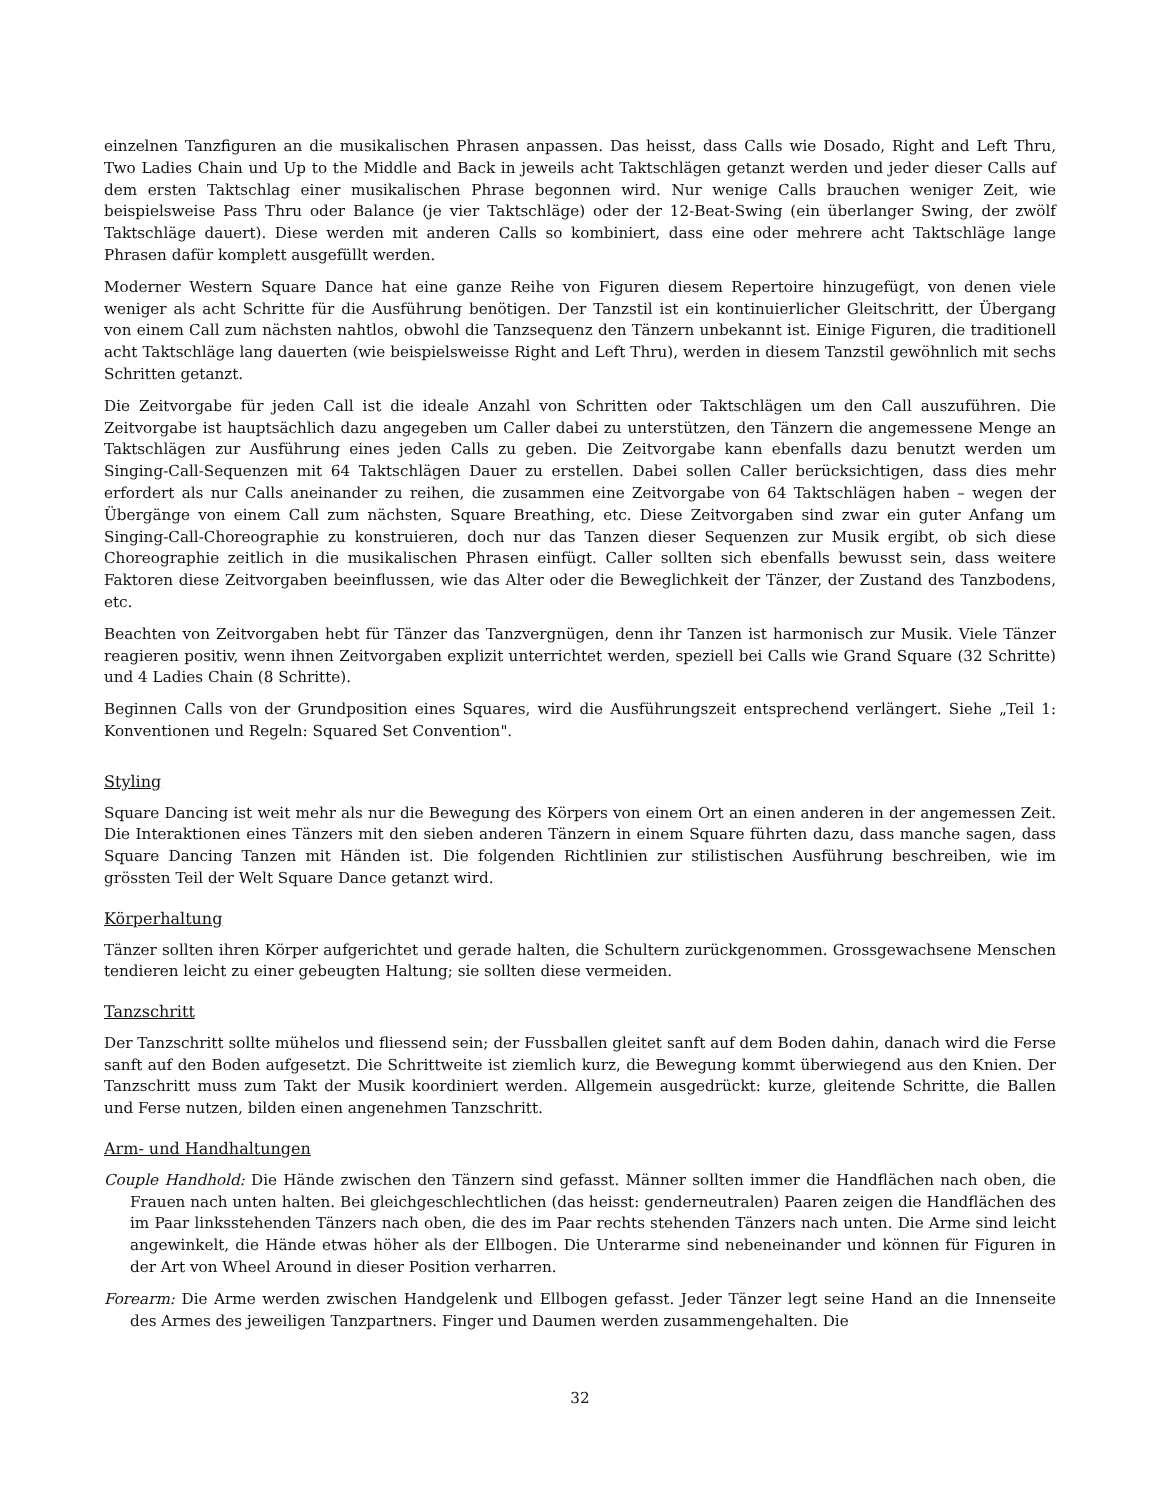einzelnen Tanzfiguren an die musikalischen Phrasen anpassen. Das heisst, dass Calls wie Dosado, Right and Left Thru, Two Ladies Chain und Up to the Middle and Back in jeweils acht Taktschlägen getanzt werden und jeder dieser Calls auf dem ersten Taktschlag einer musikalischen Phrase begonnen wird. Nur wenige Calls brauchen weniger Zeit, wie beispielsweise Pass Thru oder Balance (je vier Taktschläge) oder der 12-Beat-Swing (ein überlanger Swing, der zwölf Taktschläge dauert). Diese werden mit anderen Calls so kombiniert, dass eine oder mehrere acht Taktschläge lange Phrasen dafür komplett ausgefüllt werden.
Moderner Western Square Dance hat eine ganze Reihe von Figuren diesem Repertoire hinzugefügt, von denen viele weniger als acht Schritte für die Ausführung benötigen. Der Tanzstil ist ein kontinuierlicher Gleitschritt, der Übergang von einem Call zum nächsten nahtlos, obwohl die Tanzsequenz den Tänzern unbekannt ist. Einige Figuren, die traditionell acht Taktschläge lang dauerten (wie beispielsweisse Right and Left Thru), werden in diesem Tanzstil gewöhnlich mit sechs Schritten getanzt.
Die Zeitvorgabe für jeden Call ist die ideale Anzahl von Schritten oder Taktschlägen um den Call auszuführen. Die Zeitvorgabe ist hauptsächlich dazu angegeben um Caller dabei zu unterstützen, den Tänzern die angemessene Menge an Taktschlägen zur Ausführung eines jeden Calls zu geben. Die Zeitvorgabe kann ebenfalls dazu benutzt werden um Singing-Call-Sequenzen mit 64 Taktschlägen Dauer zu erstellen. Dabei sollen Caller berücksichtigen, dass dies mehr erfordert als nur Calls aneinander zu reihen, die zusammen eine Zeitvorgabe von 64 Taktschlägen haben – wegen der Übergänge von einem Call zum nächsten, Square Breathing, etc. Diese Zeitvorgaben sind zwar ein guter Anfang um Singing-Call-Choreographie zu konstruieren, doch nur das Tanzen dieser Sequenzen zur Musik ergibt, ob sich diese Choreographie zeitlich in die musikalischen Phrasen einfügt. Caller sollten sich ebenfalls bewusst sein, dass weitere Faktoren diese Zeitvorgaben beeinflussen, wie das Alter oder die Beweglichkeit der Tänzer, der Zustand des Tanzbodens, etc.
Beachten von Zeitvorgaben hebt für Tänzer das Tanzvergnügen, denn ihr Tanzen ist harmonisch zur Musik. Viele Tänzer reagieren positiv, wenn ihnen Zeitvorgaben explizit unterrichtet werden, speziell bei Calls wie Grand Square (32 Schritte) und 4 Ladies Chain (8 Schritte).
Beginnen Calls von der Grundposition eines Squares, wird die Ausführungszeit entsprechend verlängert. Siehe „Teil 1: Konventionen und Regeln: Squared Set Convention".
Styling
Square Dancing ist weit mehr als nur die Bewegung des Körpers von einem Ort an einen anderen in der angemessen Zeit. Die Interaktionen eines Tänzers mit den sieben anderen Tänzern in einem Square führten dazu, dass manche sagen, dass Square Dancing Tanzen mit Händen ist. Die folgenden Richtlinien zur stilistischen Ausführung beschreiben, wie im grössten Teil der Welt Square Dance getanzt wird.
Körperhaltung
Tänzer sollten ihren Körper aufgerichtet und gerade halten, die Schultern zurückgenommen. Grossgewachsene Menschen tendieren leicht zu einer gebeugten Haltung; sie sollten diese vermeiden.
Tanzschritt
Der Tanzschritt sollte mühelos und fliessend sein; der Fussballen gleitet sanft auf dem Boden dahin, danach wird die Ferse sanft auf den Boden aufgesetzt. Die Schrittweite ist ziemlich kurz, die Bewegung kommt überwiegend aus den Knien. Der Tanzschritt muss zum Takt der Musik koordiniert werden. Allgemein ausgedrückt: kurze, gleitende Schritte, die Ballen und Ferse nutzen, bilden einen angenehmen Tanzschritt.
Arm- und Handhaltungen
Couple Handhold: Die Hände zwischen den Tänzern sind gefasst. Männer sollten immer die Handflächen nach oben, die Frauen nach unten halten. Bei gleichgeschlechtlichen (das heisst: genderneutralen) Paaren zeigen die Handflächen des im Paar linksstehenden Tänzers nach oben, die des im Paar rechts stehenden Tänzers nach unten. Die Arme sind leicht angewinkelt, die Hände etwas höher als der Ellbogen. Die Unterarme sind nebeneinander und können für Figuren in der Art von Wheel Around in dieser Position verharren.
Forearm: Die Arme werden zwischen Handgelenk und Ellbogen gefasst. Jeder Tänzer legt seine Hand an die Innenseite des Armes des jeweiligen Tanzpartners. Finger und Daumen werden zusammengehalten. Die
32